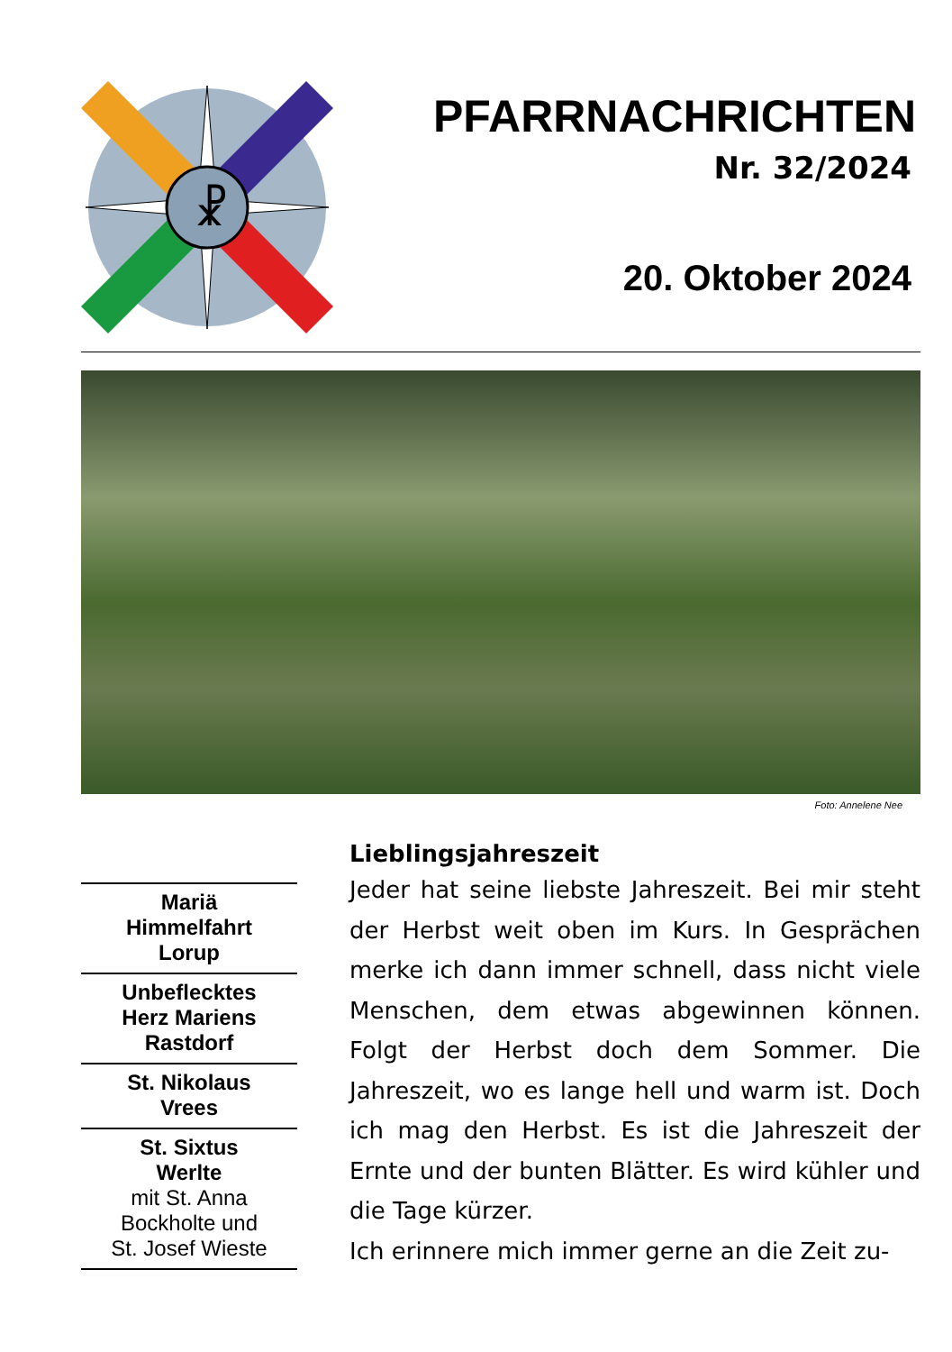☧
PFARRNACHRICHTEN
Nr. 32/2024
20. Oktober 2024
Foto: Annelene Nee
Mariä
Himmelfahrt
Lorup
Unbeflecktes
Herz Mariens
Rastdorf
St. Nikolaus
Vrees
St. Sixtus
Werlte
mit St. Anna
Bockholte und
St. Josef Wieste
Lieblingsjahreszeit
Jeder hat seine liebste Jahreszeit. Bei mir steht der Herbst weit oben im Kurs. In Gesprä­chen merke ich dann immer schnell, dass nicht viele Menschen, dem etwas abgewinnen können. Folgt der Herbst doch dem Sommer. Die Jahreszeit, wo es lange hell und warm ist. Doch ich mag den Herbst. Es ist die Jahreszeit der Ernte und der bunten Blätter. Es wird küh­ler und die Tage kürzer.
Ich erinnere mich immer gerne an die Zeit zu-